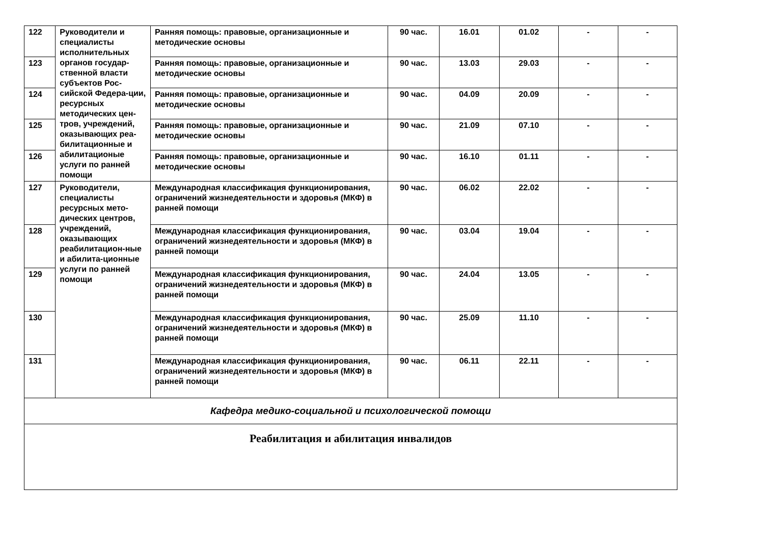| 122 | Руководители и специалисты исполнительных органов государ-ственной власти субъектов Рос-сийской Федера-ции, ресурсных методических цен-тров, учреждений, оказывающих реа-билитационные и абилитационые услуги по ранней помощи | Ранняя помощь: правовые, организационные и методические основы | 90 час. | 16.01 | 01.02 | - | - |
| 123 | | Ранняя помощь: правовые, организационные и методические основы | 90 час. | 13.03 | 29.03 | - | - |
| 124 | | Ранняя помощь: правовые, организационные и методические основы | 90 час. | 04.09 | 20.09 | - | - |
| 125 | | Ранняя помощь: правовые, организационные и методические основы | 90 час. | 21.09 | 07.10 | - | - |
| 126 | | Ранняя помощь: правовые, организационные и методические основы | 90 час. | 16.10 | 01.11 | - | - |
| 127 | Руководители, специалисты ресурсных мето-дических центров, учреждений, оказывающих реабилитацион-ные и абилита-ционные услуги по ранней помощи | Международная классификация функционирования, ограничений жизнедеятельности и здоровья (МКФ) в ранней помощи | 90 час. | 06.02 | 22.02 | - | - |
| 128 | | Международная классификация функционирования, ограничений жизнедеятельности и здоровья (МКФ) в ранней помощи | 90 час. | 03.04 | 19.04 | - | - |
| 129 | | Международная классификация функционирования, ограничений жизнедеятельности и здоровья (МКФ) в ранней помощи | 90 час. | 24.04 | 13.05 | - | - |
| 130 | | Международная классификация функционирования, ограничений жизнедеятельности и здоровья (МКФ) в ранней помощи | 90 час. | 25.09 | 11.10 | - | - |
| 131 | | Международная классификация функционирования, ограничений жизнедеятельности и здоровья (МКФ) в ранней помощи | 90 час. | 06.11 | 22.11 | - | - |
| Кафедра медико-социальной и психологической помощи | | | | | | | |
| Реабилитация и абилитация инвалидов | | | | | | | |